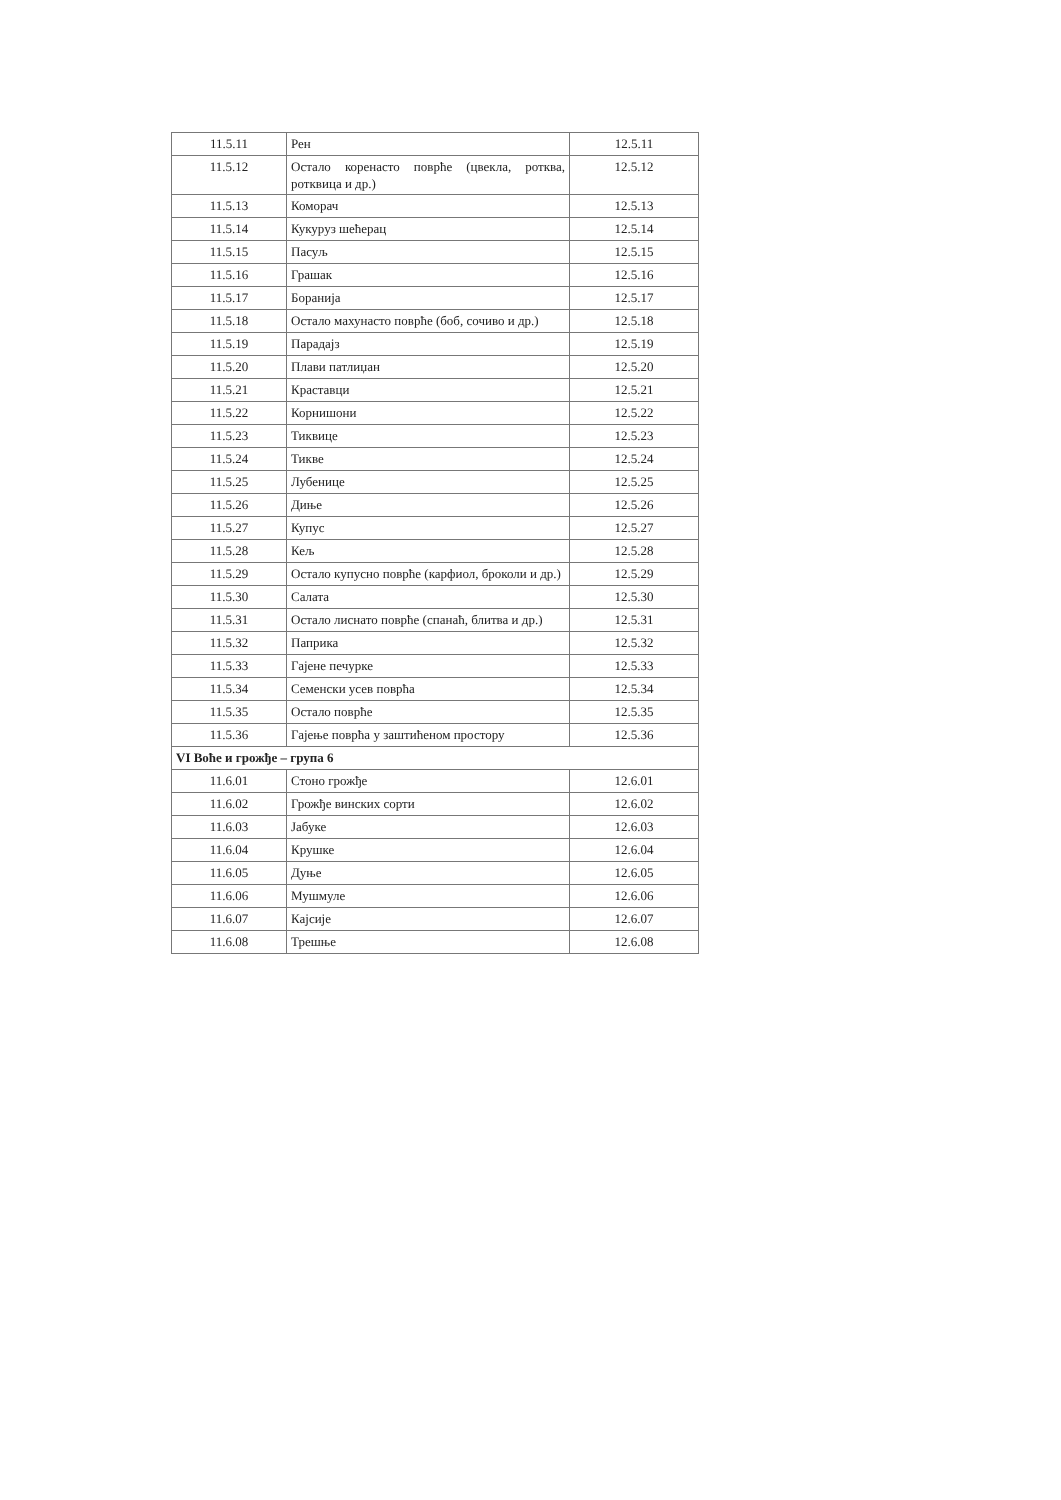| 11.5.11 | Рен | 12.5.11 |
| 11.5.12 | Остало коренасто поврће (цвекла, ротква, ротквица и др.) | 12.5.12 |
| 11.5.13 | Коморач | 12.5.13 |
| 11.5.14 | Кукуруз шећерац | 12.5.14 |
| 11.5.15 | Пасуљ | 12.5.15 |
| 11.5.16 | Грашак | 12.5.16 |
| 11.5.17 | Боранија | 12.5.17 |
| 11.5.18 | Остало махунасто поврће (боб, сочиво и др.) | 12.5.18 |
| 11.5.19 | Парадајз | 12.5.19 |
| 11.5.20 | Плави патлиџан | 12.5.20 |
| 11.5.21 | Краставци | 12.5.21 |
| 11.5.22 | Корнишони | 12.5.22 |
| 11.5.23 | Тиквице | 12.5.23 |
| 11.5.24 | Тикве | 12.5.24 |
| 11.5.25 | Лубенице | 12.5.25 |
| 11.5.26 | Диње | 12.5.26 |
| 11.5.27 | Купус | 12.5.27 |
| 11.5.28 | Кељ | 12.5.28 |
| 11.5.29 | Остало купусно поврће (карфиол, броколи и др.) | 12.5.29 |
| 11.5.30 | Салата | 12.5.30 |
| 11.5.31 | Остало лиснато поврће (спанаћ, блитва и др.) | 12.5.31 |
| 11.5.32 | Паприка | 12.5.32 |
| 11.5.33 | Гајене печурке | 12.5.33 |
| 11.5.34 | Семенски усев поврћа | 12.5.34 |
| 11.5.35 | Остало поврће | 12.5.35 |
| 11.5.36 | Гајење поврћа у заштићеном простору | 12.5.36 |
| VI Воће и грожђе – група 6 | | |
| 11.6.01 | Стоно грожђе | 12.6.01 |
| 11.6.02 | Грожђе винских сорти | 12.6.02 |
| 11.6.03 | Јабуке | 12.6.03 |
| 11.6.04 | Крушке | 12.6.04 |
| 11.6.05 | Дуње | 12.6.05 |
| 11.6.06 | Мушмуле | 12.6.06 |
| 11.6.07 | Кајсије | 12.6.07 |
| 11.6.08 | Трешње | 12.6.08 |